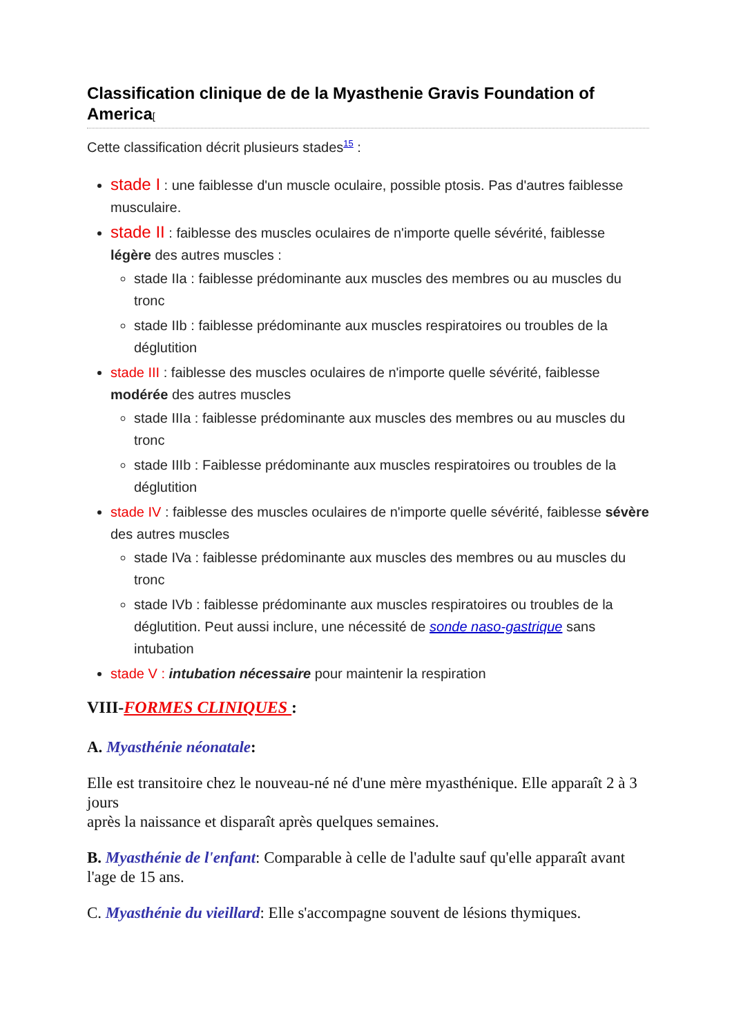Classification clinique de de la Myasthenie Gravis Foundation of America[
Cette classification décrit plusieurs stades<sup>15</sup> :
stade I : une faiblesse d'un muscle oculaire, possible ptosis. Pas d'autres faiblesse musculaire.
stade II : faiblesse des muscles oculaires de n'importe quelle sévérité, faiblesse légère des autres muscles :
stade IIa : faiblesse prédominante aux muscles des membres ou au muscles du tronc
stade IIb : faiblesse prédominante aux muscles respiratoires ou troubles de la déglutition
stade III : faiblesse des muscles oculaires de n'importe quelle sévérité, faiblesse modérée des autres muscles
stade IIIa : faiblesse prédominante aux muscles des membres ou au muscles du tronc
stade IIIb : Faiblesse prédominante aux muscles respiratoires ou troubles de la déglutition
stade IV : faiblesse des muscles oculaires de n'importe quelle sévérité, faiblesse sévère des autres muscles
stade IVa : faiblesse prédominante aux muscles des membres ou au muscles du tronc
stade IVb : faiblesse prédominante aux muscles respiratoires ou troubles de la déglutition. Peut aussi inclure, une nécessité de sonde naso-gastrique sans intubation
stade V : intubation nécessaire pour maintenir la respiration
VIII-FORMES CLINIQUES :
A. Myasthénie néonatale:
Elle est transitoire chez le nouveau-né né d'une mère myasthénique. Elle apparaît 2 à 3 jours
après la naissance et disparaît après quelques semaines.
B. Myasthénie de l'enfant: Comparable à celle de l'adulte sauf qu'elle apparaît avant l'age de 15 ans.
C. Myasthénie du vieillard: Elle s'accompagne souvent de lésions thymiques.